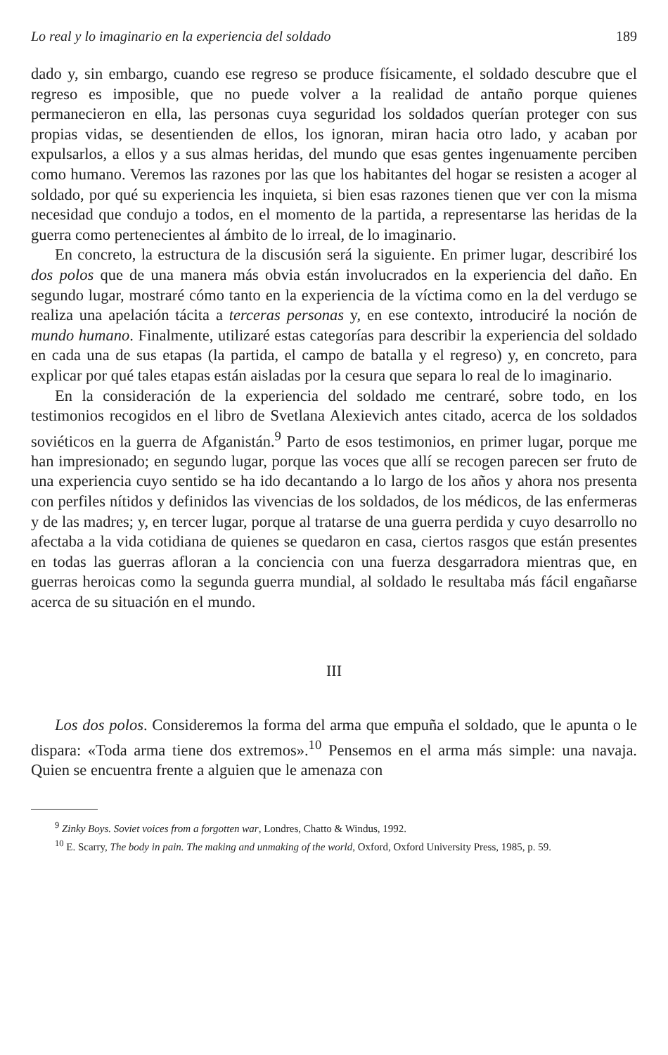Lo real y lo imaginario en la experiencia del soldado 189
dado y, sin embargo, cuando ese regreso se produce físicamente, el soldado descubre que el regreso es imposible, que no puede volver a la realidad de antaño porque quienes permanecieron en ella, las personas cuya seguridad los soldados querían proteger con sus propias vidas, se desentienden de ellos, los ignoran, miran hacia otro lado, y acaban por expulsarlos, a ellos y a sus almas heridas, del mundo que esas gentes ingenuamente perciben como humano. Veremos las razones por las que los habitantes del hogar se resisten a acoger al soldado, por qué su experiencia les inquieta, si bien esas razones tienen que ver con la misma necesidad que condujo a todos, en el momento de la partida, a representarse las heridas de la guerra como pertenecientes al ámbito de lo irreal, de lo imaginario.
En concreto, la estructura de la discusión será la siguiente. En primer lugar, describiré los dos polos que de una manera más obvia están involucrados en la experiencia del daño. En segundo lugar, mostraré cómo tanto en la experiencia de la víctima como en la del verdugo se realiza una apelación tácita a terceras personas y, en ese contexto, introduciré la noción de mundo humano. Finalmente, utilizaré estas categorías para describir la experiencia del soldado en cada una de sus etapas (la partida, el campo de batalla y el regreso) y, en concreto, para explicar por qué tales etapas están aisladas por la cesura que separa lo real de lo imaginario.
En la consideración de la experiencia del soldado me centraré, sobre todo, en los testimonios recogidos en el libro de Svetlana Alexievich antes citado, acerca de los soldados soviéticos en la guerra de Afganistán.<sup>9</sup> Parto de esos testimonios, en primer lugar, porque me han impresionado; en segundo lugar, porque las voces que allí se recogen parecen ser fruto de una experiencia cuyo sentido se ha ido decantando a lo largo de los años y ahora nos presenta con perfiles nítidos y definidos las vivencias de los soldados, de los médicos, de las enfermeras y de las madres; y, en tercer lugar, porque al tratarse de una guerra perdida y cuyo desarrollo no afectaba a la vida cotidiana de quienes se quedaron en casa, ciertos rasgos que están presentes en todas las guerras afloran a la conciencia con una fuerza desgarradora mientras que, en guerras heroicas como la segunda guerra mundial, al soldado le resultaba más fácil engañarse acerca de su situación en el mundo.
III
Los dos polos. Consideremos la forma del arma que empuña el soldado, que le apunta o le dispara: «Toda arma tiene dos extremos».<sup>10</sup> Pensemos en el arma más simple: una navaja. Quien se encuentra frente a alguien que le amenaza con
<sup>9</sup> Zinky Boys. Soviet voices from a forgotten war, Londres, Chatto & Windus, 1992.
<sup>10</sup> E. Scarry, The body in pain. The making and unmaking of the world, Oxford, Oxford University Press, 1985, p. 59.